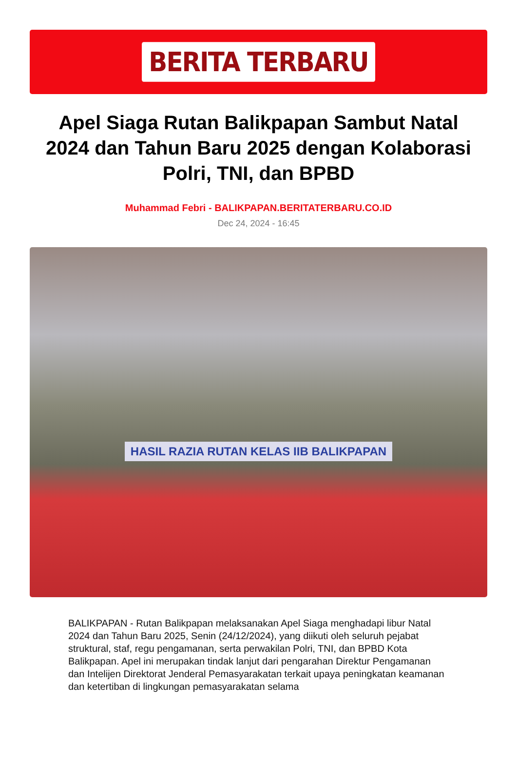BERITA TERBARU
Apel Siaga Rutan Balikpapan Sambut Natal 2024 dan Tahun Baru 2025 dengan Kolaborasi Polri, TNI, dan BPBD
Muhammad Febri - BALIKPAPAN.BERITATERBARU.CO.ID
Dec 24, 2024 - 16:45
HASIL RAZIA RUTAN KELAS IIB BALIKPAPAN
BALIKPAPAN - Rutan Balikpapan melaksanakan Apel Siaga menghadapi libur Natal 2024 dan Tahun Baru 2025, Senin (24/12/2024), yang diikuti oleh seluruh pejabat struktural, staf, regu pengamanan, serta perwakilan Polri, TNI, dan BPBD Kota Balikpapan. Apel ini merupakan tindak lanjut dari pengarahan Direktur Pengamanan dan Intelijen Direktorat Jenderal Pemasyarakatan terkait upaya peningkatan keamanan dan ketertiban di lingkungan pemasyarakatan selama